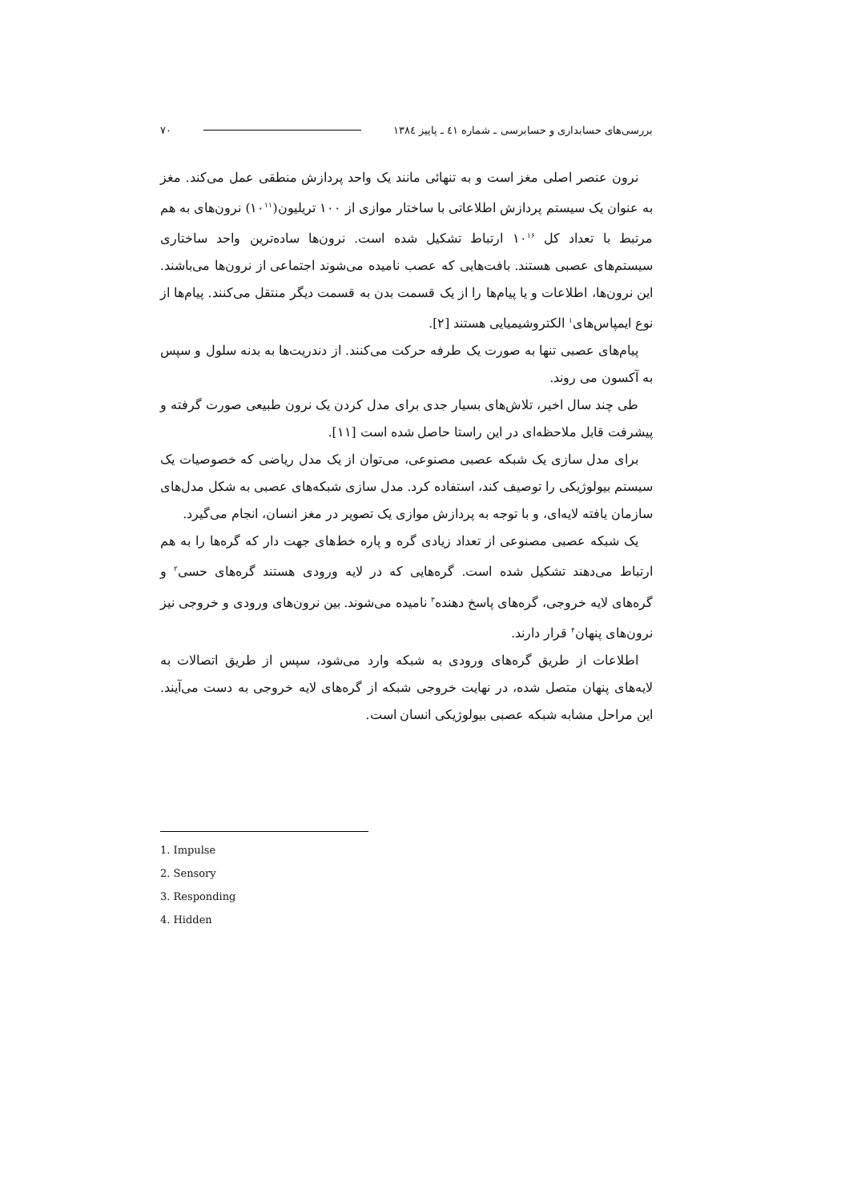بررسی‌های حسابداری و حسابرسی ـ شماره ٤١ ـ پاییز ١٣٨٤ ٧٠
نرون عنصر اصلی مغز است و به تنهائی مانند یک واحد پردازش منطقی عمل می‌کند. مغز به عنوان یک سیستم پردازش اطلاعاتی با ساختار موازی از ١٠٠ تریلیون(١٠<sup>١١</sup>) نرون‌های به هم مرتبط با تعداد کل ١٠<sup>١۶</sup> ارتباط تشکیل شده است. نرون‌ها ساده‌ترین واحد ساختاری سیستم‌های عصبی هستند. بافت‌هایی که عصب نامیده می‌شوند اجتماعی از نرون‌ها می‌باشند. این نرون‌ها، اطلاعات و یا پیام‌ها را از یک قسمت بدن به قسمت دیگر منتقل می‌کنند. پیام‌ها از نوع ایمپاس‌های<sup>١</sup> الکتروشیمیایی هستند [٢].
پیام‌های عصبی تنها به صورت یک طرفه حرکت می‌کنند. از دندریت‌ها به بدنه سلول و سپس به آکسون می روند.
طی چند سال اخیر، تلاش‌های بسیار جدی برای مدل کردن یک نرون طبیعی صورت گرفته و پیشرفت قابل ملاحظه‌ای در این راستا حاصل شده است [١١].
برای مدل سازی یک شبکه عصبی مصنوعی، می‌توان از یک مدل ریاضی که خصوصیات یک سیستم بیولوژیکی را توصیف کند، استفاده کرد. مدل سازی شبکه‌های عصبی به شکل مدل‌های سازمان یافته لایه‌ای، و با توجه به پردازش موازی یک تصویر در مغز انسان، انجام می‌گیرد.
یک شبکه عصبی مصنوعی از تعداد زیادی گره و پاره خط‌های جهت دار که گره‌ها را به هم ارتباط می‌دهند تشکیل شده است. گره‌هایی که در لایه ورودی هستند گره‌های حسی<sup>٢</sup> و گره‌های لایه خروجی، گره‌های پاسخ دهنده<sup>٣</sup> نامیده می‌شوند. بین نرون‌های ورودی و خروجی نیز نرون‌های پنهان<sup>۴</sup> قرار دارند.
اطلاعات از طریق گره‌های ورودی به شبکه وارد می‌شود، سپس از طریق اتصالات به لایه‌های پنهان متصل شده، در نهایت خروجی شبکه از گره‌های لایه خروجی به دست می‌آیند. این مراحل مشابه شبکه عصبی بیولوژیکی انسان است.
1. Impulse
2. Sensory
3. Responding
4. Hidden